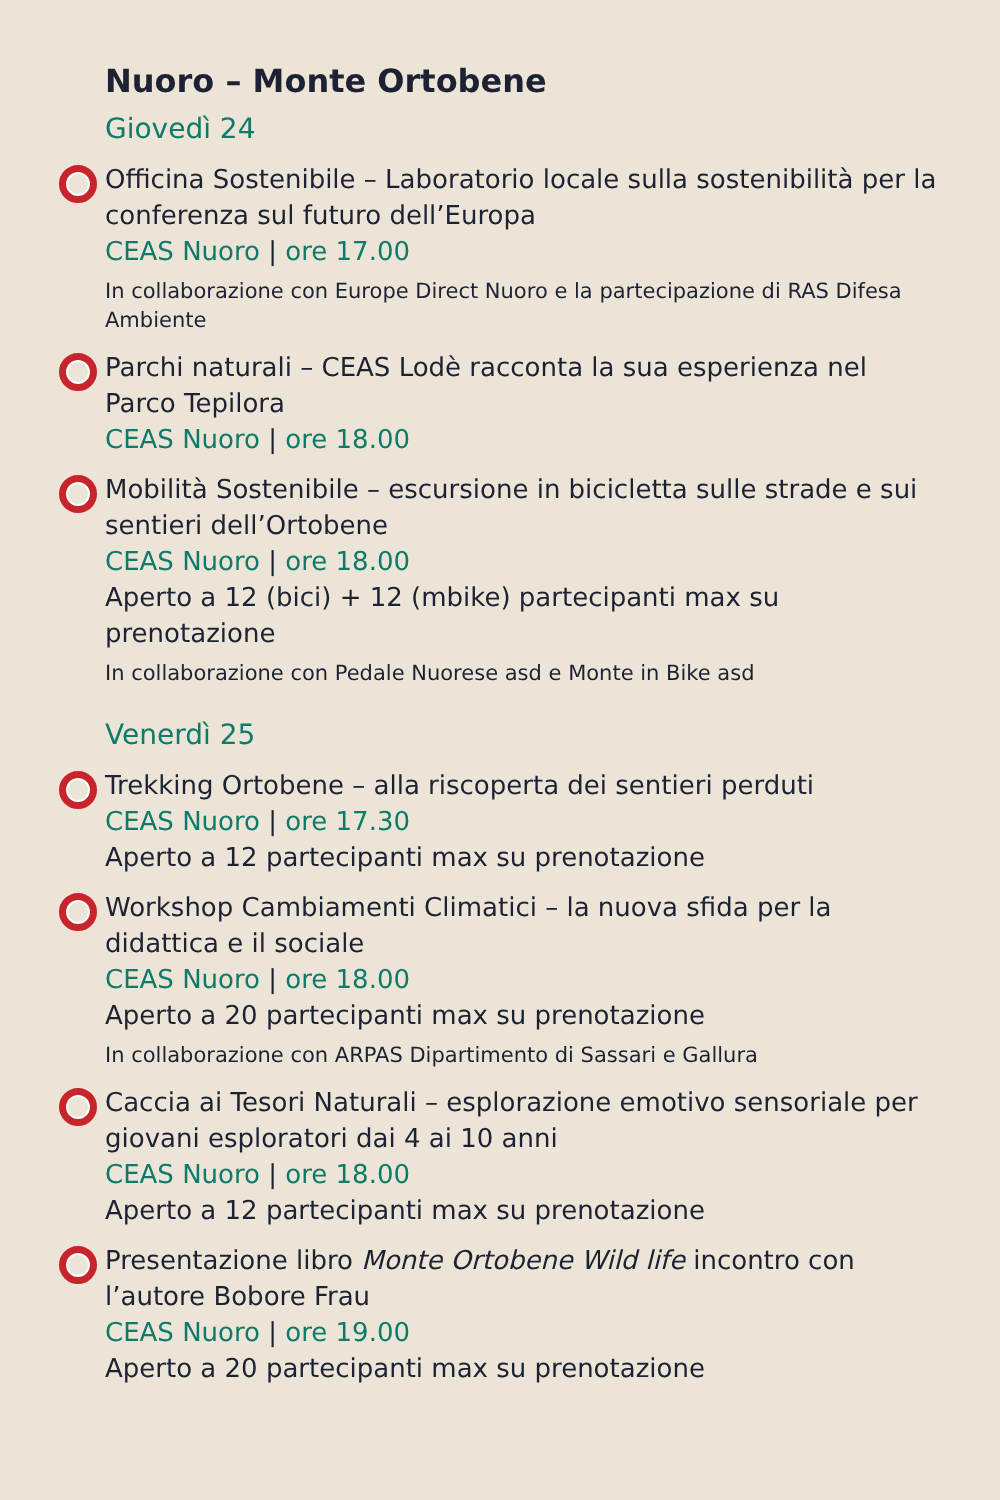Nuoro – Monte Ortobene
Giovedì 24
Officina Sostenibile – Laboratorio locale sulla sostenibilità per la conferenza sul futuro dell’Europa
CEAS Nuoro | ore 17.00
In collaborazione con Europe Direct Nuoro e la partecipazione di RAS Difesa Ambiente
Parchi naturali – CEAS Lodè racconta la sua esperienza nel Parco Tepilora
CEAS Nuoro | ore 18.00
Mobilità Sostenibile – escursione in bicicletta sulle strade e sui sentieri dell’Ortobene
CEAS Nuoro | ore 18.00
Aperto a 12 (bici) + 12 (mbike) partecipanti max su prenotazione
In collaborazione con Pedale Nuorese asd e Monte in Bike asd
Venerdì 25
Trekking Ortobene – alla riscoperta dei sentieri perduti
CEAS Nuoro | ore 17.30
Aperto a 12 partecipanti max su prenotazione
Workshop Cambiamenti Climatici – la nuova sfida per la didattica e il sociale
CEAS Nuoro | ore 18.00
Aperto a 20 partecipanti max su prenotazione
In collaborazione con ARPAS Dipartimento di Sassari e Gallura
Caccia ai Tesori Naturali – esplorazione emotivo sensoriale per giovani esploratori dai 4 ai 10 anni
CEAS Nuoro | ore 18.00
Aperto a 12 partecipanti max su prenotazione
Presentazione libro Monte Ortobene Wild life incontro con l’autore Bobore Frau
CEAS Nuoro | ore 19.00
Aperto a 20 partecipanti max su prenotazione